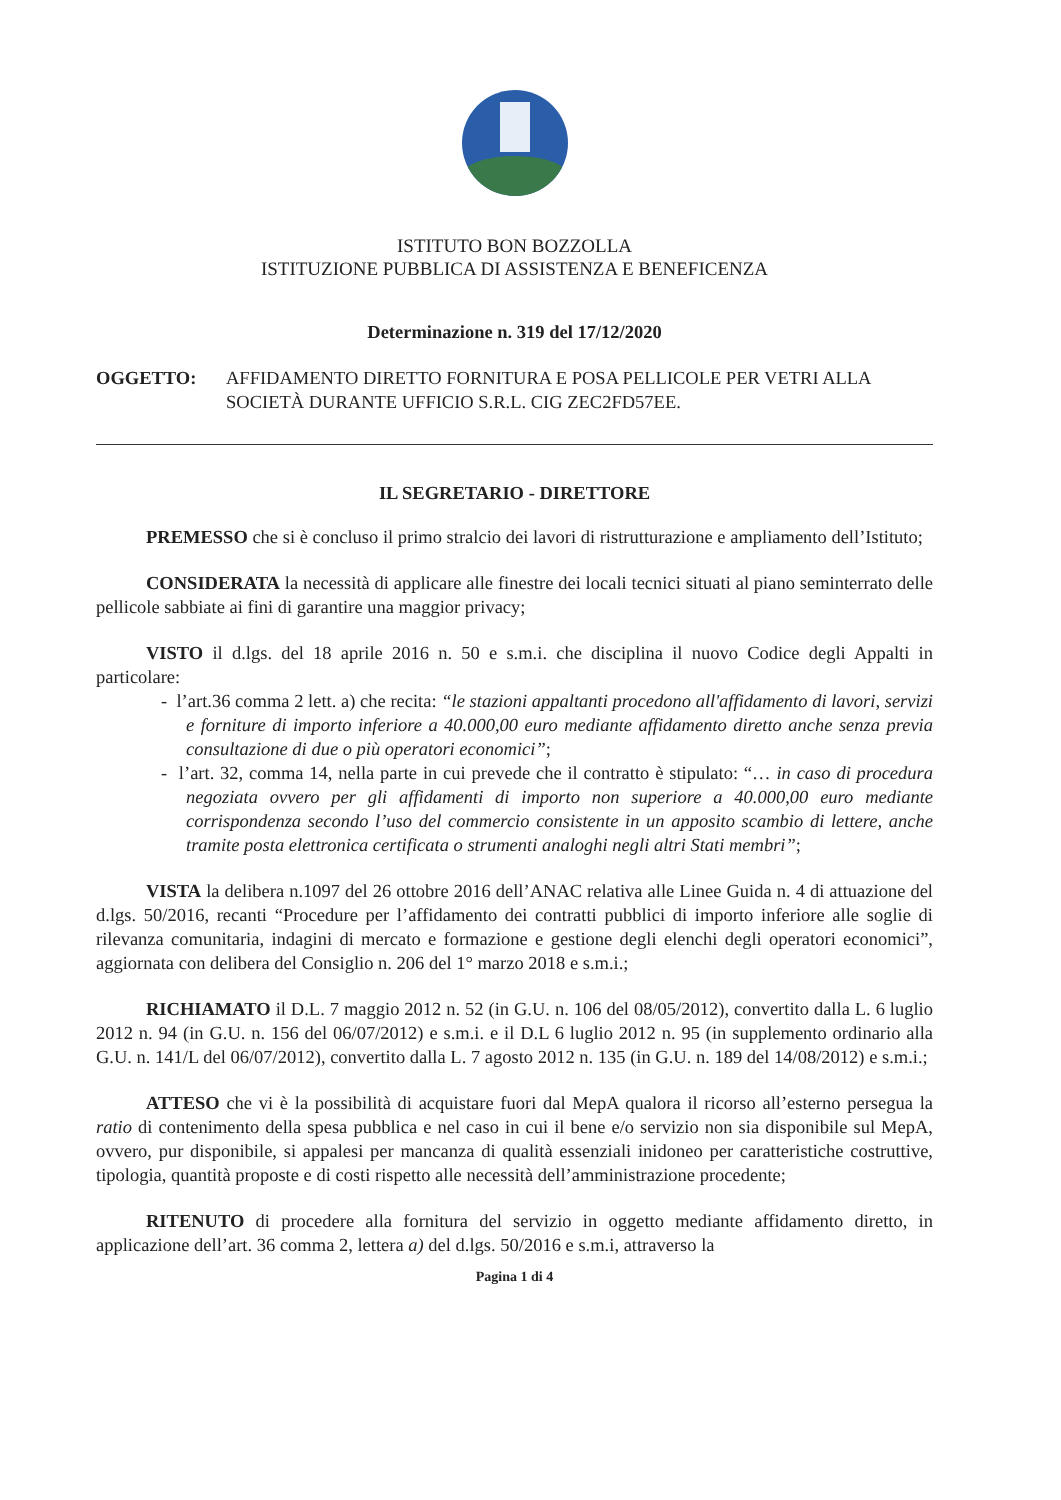ISTITUTO BON BOZZOLLA
ISTITUZIONE PUBBLICA DI ASSISTENZA E BENEFICENZA
Determinazione n. 319 del 17/12/2020
OGGETTO: AFFIDAMENTO DIRETTO FORNITURA E POSA PELLICOLE PER VETRI ALLA SOCIETÀ DURANTE UFFICIO S.R.L. CIG ZEC2FD57EE.
IL SEGRETARIO - DIRETTORE
PREMESSO che si è concluso il primo stralcio dei lavori di ristrutturazione e ampliamento dell’Istituto;
CONSIDERATA la necessità di applicare alle finestre dei locali tecnici situati al piano seminterrato delle pellicole sabbiate ai fini di garantire una maggior privacy;
VISTO il d.lgs. del 18 aprile 2016 n. 50 e s.m.i. che disciplina il nuovo Codice degli Appalti in particolare:
- l’art.36 comma 2 lett. a) che recita: “le stazioni appaltanti procedono all'affidamento di lavori, servizi e forniture di importo inferiore a 40.000,00 euro mediante affidamento diretto anche senza previa consultazione di due o più operatori economici”;
- l’art. 32, comma 14, nella parte in cui prevede che il contratto è stipulato: “… in caso di procedura negoziata ovvero per gli affidamenti di importo non superiore a 40.000,00 euro mediante corrispondenza secondo l’uso del commercio consistente in un apposito scambio di lettere, anche tramite posta elettronica certificata o strumenti analoghi negli altri Stati membri”;
VISTA la delibera n.1097 del 26 ottobre 2016 dell’ANAC relativa alle Linee Guida n. 4 di attuazione del d.lgs. 50/2016, recanti “Procedure per l’affidamento dei contratti pubblici di importo inferiore alle soglie di rilevanza comunitaria, indagini di mercato e formazione e gestione degli elenchi degli operatori economici”, aggiornata con delibera del Consiglio n. 206 del 1° marzo 2018 e s.m.i.;
RICHIAMATO il D.L. 7 maggio 2012 n. 52 (in G.U. n. 106 del 08/05/2012), convertito dalla L. 6 luglio 2012 n. 94 (in G.U. n. 156 del 06/07/2012) e s.m.i. e il D.L 6 luglio 2012 n. 95 (in supplemento ordinario alla G.U. n. 141/L del 06/07/2012), convertito dalla L. 7 agosto 2012 n. 135 (in G.U. n. 189 del 14/08/2012) e s.m.i.;
ATTESO che vi è la possibilità di acquistare fuori dal MepA qualora il ricorso all’esterno persegua la ratio di contenimento della spesa pubblica e nel caso in cui il bene e/o servizio non sia disponibile sul MepA, ovvero, pur disponibile, si appalesi per mancanza di qualità essenziali inidoneo per caratteristiche costruttive, tipologia, quantità proposte e di costi rispetto alle necessità dell’amministrazione procedente;
RITENUTO di procedere alla fornitura del servizio in oggetto mediante affidamento diretto, in applicazione dell’art. 36 comma 2, lettera a) del d.lgs. 50/2016 e s.m.i, attraverso la
Pagina 1 di 4